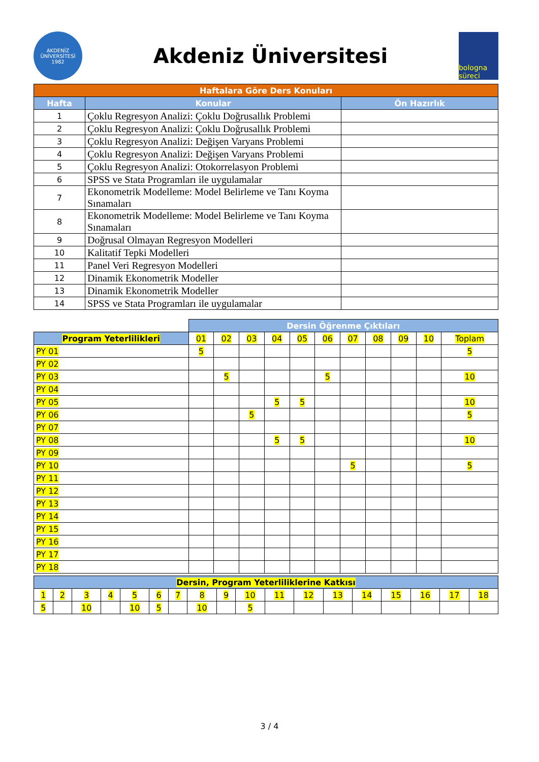AKDENİZ ÜNİVERSİTESİ 1982
Akdeniz Üniversitesi
bologna süreci
| Haftalara Göre Ders Konuları | | |
| Hafta | Konular | Ön Hazırlık |
| 1 | Çoklu Regresyon Analizi: Çoklu Doğrusallık Problemi | |
| 2 | Çoklu Regresyon Analizi: Çoklu Doğrusallık Problemi | |
| 3 | Çoklu Regresyon Analizi: Değişen Varyans Problemi | |
| 4 | Çoklu Regresyon Analizi: Değişen Varyans Problemi | |
| 5 | Çoklu Regresyon Analizi: Otokorrelasyon Problemi | |
| 6 | SPSS ve Stata Programları ile uygulamalar | |
| 7 | Ekonometrik Modelleme: Model Belirleme ve Tanı Koyma Sınamaları | |
| 8 | Ekonometrik Modelleme: Model Belirleme ve Tanı Koyma Sınamaları | |
| 9 | Doğrusal Olmayan Regresyon Modelleri | |
| 10 | Kalitatif Tepki Modelleri | |
| 11 | Panel Veri Regresyon Modelleri | |
| 12 | Dinamik Ekonometrik Modeller | |
| 13 | Dinamik Ekonometrik Modeller | |
| 14 | SPSS ve Stata Programları ile uygulamalar | |
| | Dersin Öğrenme Çıktıları | | | | | | | | | | |
| Program Yeterlilikleri | 01 | 02 | 03 | 04 | 05 | 06 | 07 | 08 | 09 | 10 | Toplam |
| PY 01 | 5 | | | | | | | | | | 5 |
| PY 02 | | | | | | | | | | | |
| PY 03 | | 5 | | | | 5 | | | | | 10 |
| PY 04 | | | | | | | | | | | |
| PY 05 | | | | 5 | 5 | | | | | | 10 |
| PY 06 | | | 5 | | | | | | | | 5 |
| PY 07 | | | | | | | | | | | |
| PY 08 | | | | 5 | 5 | | | | | | 10 |
| PY 09 | | | | | | | | | | | |
| PY 10 | | | | | | | 5 | | | | 5 |
| PY 11 | | | | | | | | | | | |
| PY 12 | | | | | | | | | | | |
| PY 13 | | | | | | | | | | | |
| PY 14 | | | | | | | | | | | |
| PY 15 | | | | | | | | | | | |
| PY 16 | | | | | | | | | | | |
| PY 17 | | | | | | | | | | | |
| PY 18 | | | | | | | | | | | |
| Dersin, Program Yeterliliklerine Katkısı | | | | | | | | | | | | | | | | | |
| 1 | 2 | 3 | 4 | 5 | 6 | 7 | 8 | 9 | 10 | 11 | 12 | 13 | 14 | 15 | 16 | 17 | 18 |
| 5 | | 10 | | 10 | 5 | | 10 | | 5 | | | | | | | | |
3 / 4